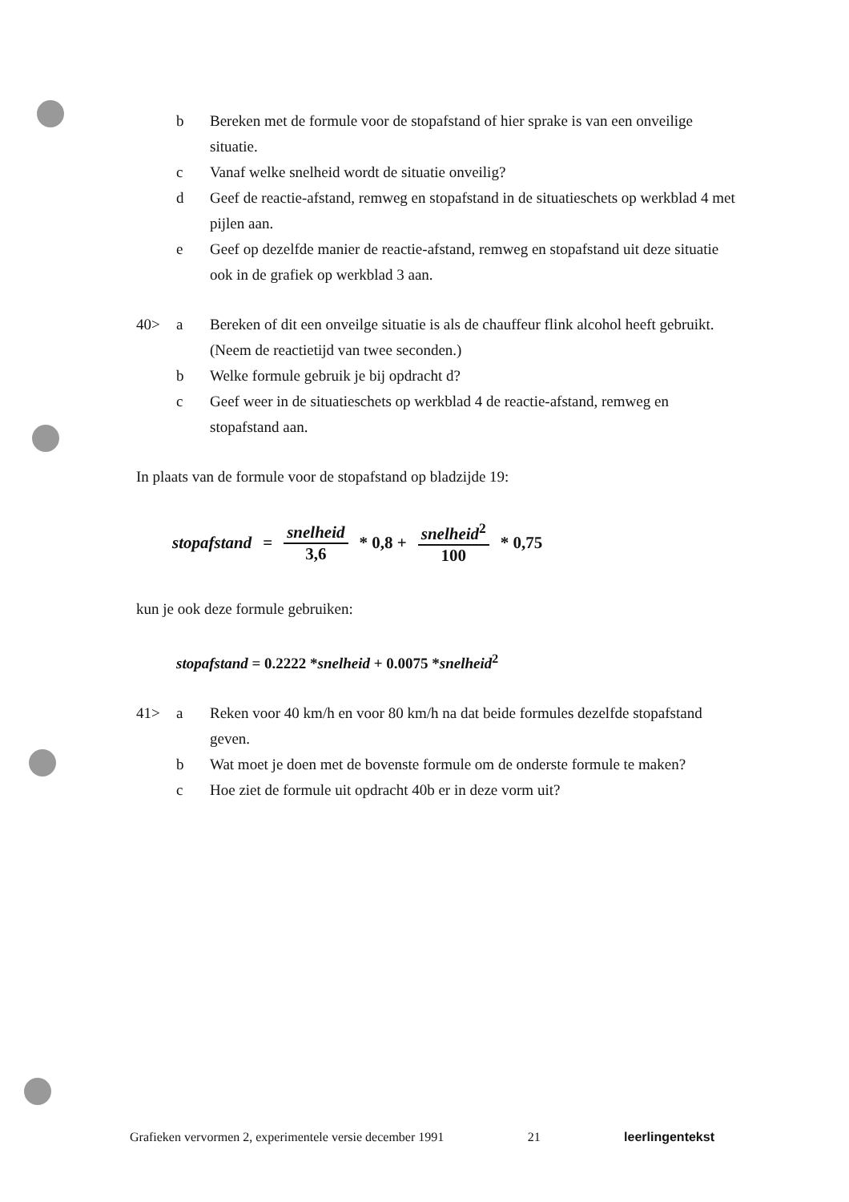b Bereken met de formule voor de stopafstand of hier sprake is van een onveilige situatie.
c Vanaf welke snelheid wordt de situatie onveilig?
d Geef de reactie-afstand, remweg en stopafstand in de situatieschets op werkblad 4 met pijlen aan.
e Geef op dezelfde manier de reactie-afstand, remweg en stopafstand uit deze situatie ook in de grafiek op werkblad 3 aan.
40> a Bereken of dit een onveilge situatie is als de chauffeur flink alcohol heeft gebruikt. (Neem de reactietijd van twee seconden.)
b Welke formule gebruik je bij opdracht d?
c Geef weer in de situatieschets op werkblad 4 de reactie-afstand, remweg en stopafstand aan.
In plaats van de formule voor de stopafstand op bladzijde 19:
stopafstand = snelheid 3,6 * 0,8 + snelheid<sup>2</sup> 100 * 0,75
kun je ook deze formule gebruiken:
stopafstand = 0.2222 *snelheid + 0.0075 *snelheid<sup>2</sup>
41> a Reken voor 40 km/h en voor 80 km/h na dat beide formules dezelfde stopafstand geven.
b Wat moet je doen met de bovenste formule om de onderste formule te maken?
c Hoe ziet de formule uit opdracht 40b er in deze vorm uit?
Grafieken vervormen 2, experimentele versie december 1991 21 leerlingentekst